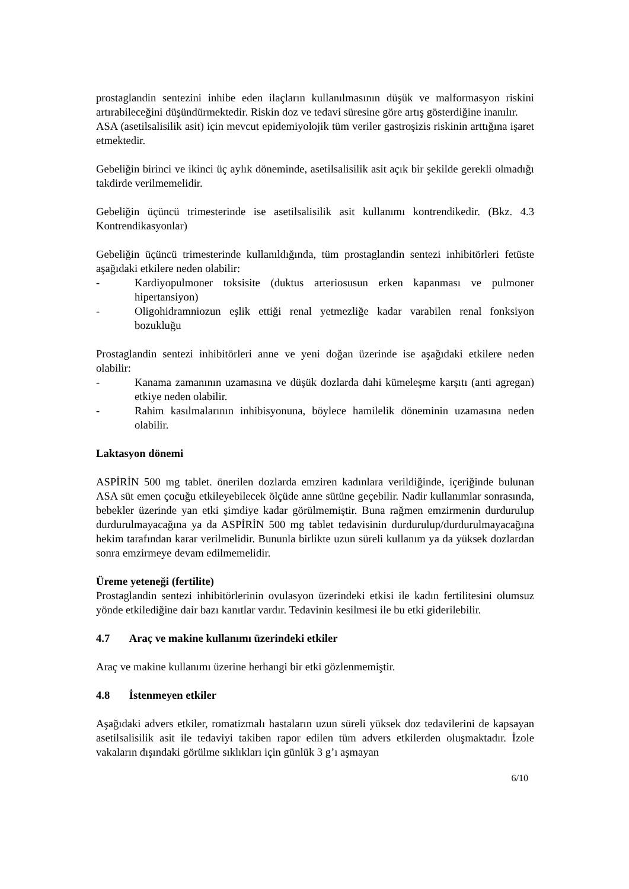prostaglandin sentezini inhibe eden ilaçların kullanılmasının düşük ve malformasyon riskini artırabileceğini düşündürmektedir. Riskin doz ve tedavi süresine göre artış gösterdiğine inanılır.
ASA (asetilsalisilik asit) için mevcut epidemiyolojik tüm veriler gastroşizis riskinin arttığına işaret etmektedir.
Gebeliğin birinci ve ikinci üç aylık döneminde, asetilsalisilik asit açık bir şekilde gerekli olmadığı takdirde verilmemelidir.
Gebeliğin üçüncü trimesterinde ise asetilsalisilik asit kullanımı kontrendikedir. (Bkz. 4.3 Kontrendikasyonlar)
Gebeliğin üçüncü trimesterinde kullanıldığında, tüm prostaglandin sentezi inhibitörleri fetüste aşağıdaki etkilere neden olabilir:
- Kardiyopulmoner toksisite (duktus arteriosusun erken kapanması ve pulmoner hipertansiyon)
- Oligohidramniozun eşlik ettiği renal yetmezliğe kadar varabilen renal fonksiyon bozukluğu
Prostaglandin sentezi inhibitörleri anne ve yeni doğan üzerinde ise aşağıdaki etkilere neden olabilir:
- Kanama zamanının uzamasına ve düşük dozlarda dahi kümeleşme karşıtı (anti agregan) etkiye neden olabilir.
- Rahim kasılmalarının inhibisyonuna, böylece hamilelik döneminin uzamasına neden olabilir.
Laktasyon dönemi
ASPİRİN 500 mg tablet. önerilen dozlarda emziren kadınlara verildiğinde, içeriğinde bulunan ASA süt emen çocuğu etkileyebilecek ölçüde anne sütüne geçebilir. Nadir kullanımlar sonrasında, bebekler üzerinde yan etki şimdiye kadar görülmemiştir. Buna rağmen emzirmenin durdurulup durdurulmayacağına ya da ASPİRİN 500 mg tablet tedavisinin durdurulup/durdurulmayacağına hekim tarafından karar verilmelidir. Bununla birlikte uzun süreli kullanım ya da yüksek dozlardan sonra emzirmeye devam edilmemelidir.
Üreme yeteneği (fertilite)
Prostaglandin sentezi inhibitörlerinin ovulasyon üzerindeki etkisi ile kadın fertilitesini olumsuz yönde etkilediğine dair bazı kanıtlar vardır. Tedavinin kesilmesi ile bu etki giderilebilir.
4.7 Araç ve makine kullanımı üzerindeki etkiler
Araç ve makine kullanımı üzerine herhangi bir etki gözlenmemiştir.
4.8 İstenmeyen etkiler
Aşağıdaki advers etkiler, romatizmalı hastaların uzun süreli yüksek doz tedavilerini de kapsayan asetilsalisilik asit ile tedaviyi takiben rapor edilen tüm advers etkilerden oluşmaktadır. İzole vakaların dışındaki görülme sıklıkları için günlük 3 g’ı aşmayan
6/10